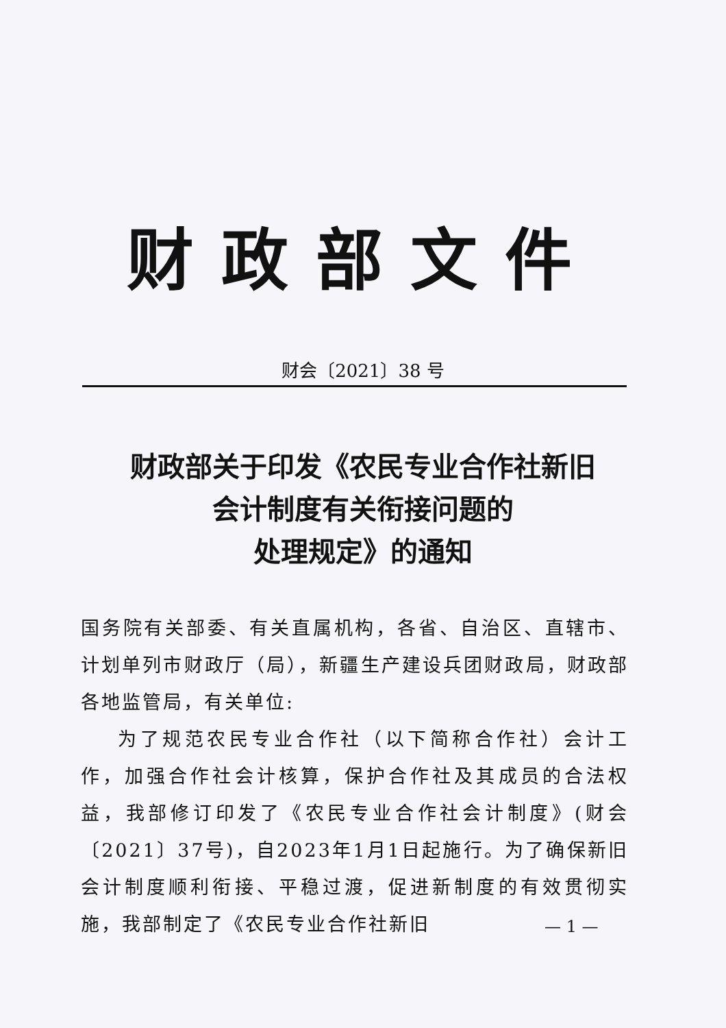财政部文件
财会〔2021〕38 号
财政部关于印发《农民专业合作社新旧
会计制度有关衔接问题的
处理规定》的通知
国务院有关部委、有关直属机构，各省、自治区、直辖市、计划单列市财政厅（局），新疆生产建设兵团财政局，财政部各地监管局，有关单位:
为了规范农民专业合作社（以下简称合作社）会计工作，加强合作社会计核算，保护合作社及其成员的合法权益，我部修订印发了《农民专业合作社会计制度》(财会〔2021〕37号)，自2023年1月1日起施行。为了确保新旧会计制度顺利衔接、平稳过渡，促进新制度的有效贯彻实施，我部制定了《农民专业合作社新旧
— 1 —